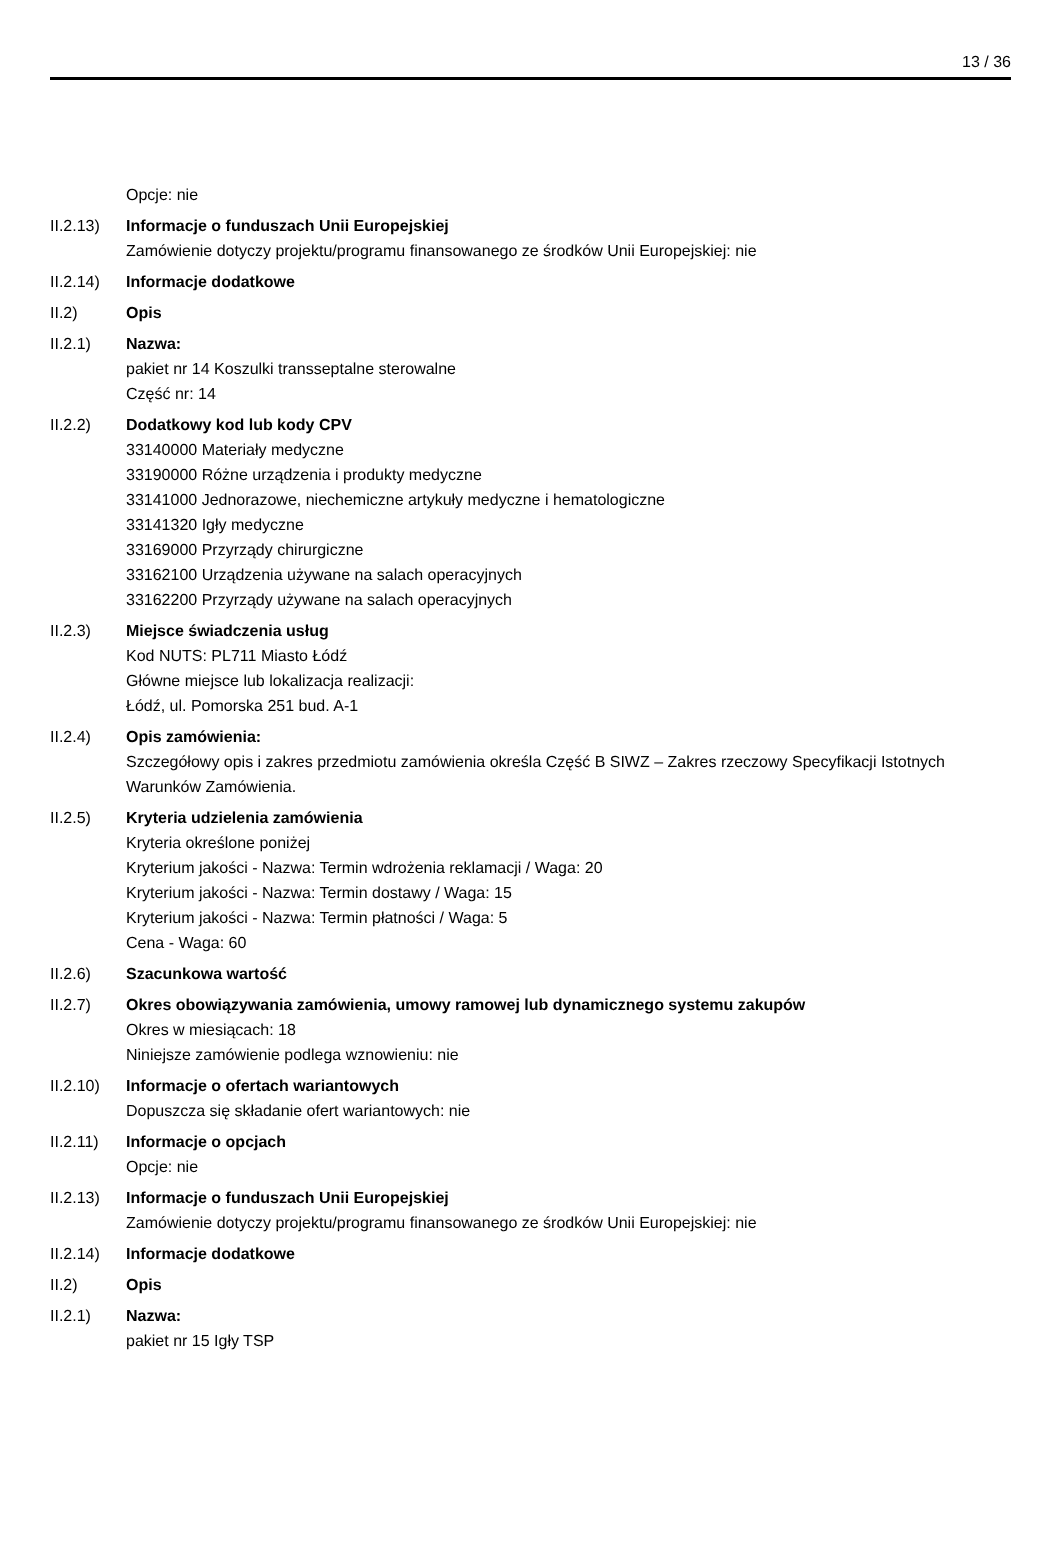13 / 36
Opcje: nie
II.2.13)
Informacje o funduszach Unii Europejskiej
Zamówienie dotyczy projektu/programu finansowanego ze środków Unii Europejskiej: nie
II.2.14)
Informacje dodatkowe
II.2) Opis
II.2.1) Nazwa:
pakiet nr 14 Koszulki transseptalne sterowalne
Część nr: 14
II.2.2) Dodatkowy kod lub kody CPV
33140000 Materiały medyczne
33190000 Różne urządzenia i produkty medyczne
33141000 Jednorazowe, niechemiczne artykuły medyczne i hematologiczne
33141320 Igły medyczne
33169000 Przyrządy chirurgiczne
33162100 Urządzenia używane na salach operacyjnych
33162200 Przyrządy używane na salach operacyjnych
II.2.3) Miejsce świadczenia usług
Kod NUTS: PL711 Miasto Łódź
Główne miejsce lub lokalizacja realizacji:
Łódź, ul. Pomorska 251 bud. A-1
II.2.4) Opis zamówienia:
Szczegółowy opis i zakres przedmiotu zamówienia określa Część B SIWZ – Zakres rzeczowy Specyfikacji Istotnych Warunków Zamówienia.
II.2.5) Kryteria udzielenia zamówienia
Kryteria określone poniżej
Kryterium jakości - Nazwa: Termin wdrożenia reklamacji / Waga: 20
Kryterium jakości - Nazwa: Termin dostawy / Waga: 15
Kryterium jakości - Nazwa: Termin płatności / Waga: 5
Cena - Waga: 60
II.2.6) Szacunkowa wartość
II.2.7) Okres obowiązywania zamówienia, umowy ramowej lub dynamicznego systemu zakupów
Okres w miesiącach: 18
Niniejsze zamówienie podlega wznowieniu: nie
II.2.10)
Informacje o ofertach wariantowych
Dopuszcza się składanie ofert wariantowych: nie
II.2.11)
Informacje o opcjach
Opcje: nie
II.2.13)
Informacje o funduszach Unii Europejskiej
Zamówienie dotyczy projektu/programu finansowanego ze środków Unii Europejskiej: nie
II.2.14)
Informacje dodatkowe
II.2) Opis
II.2.1) Nazwa:
pakiet nr 15 Igły TSP